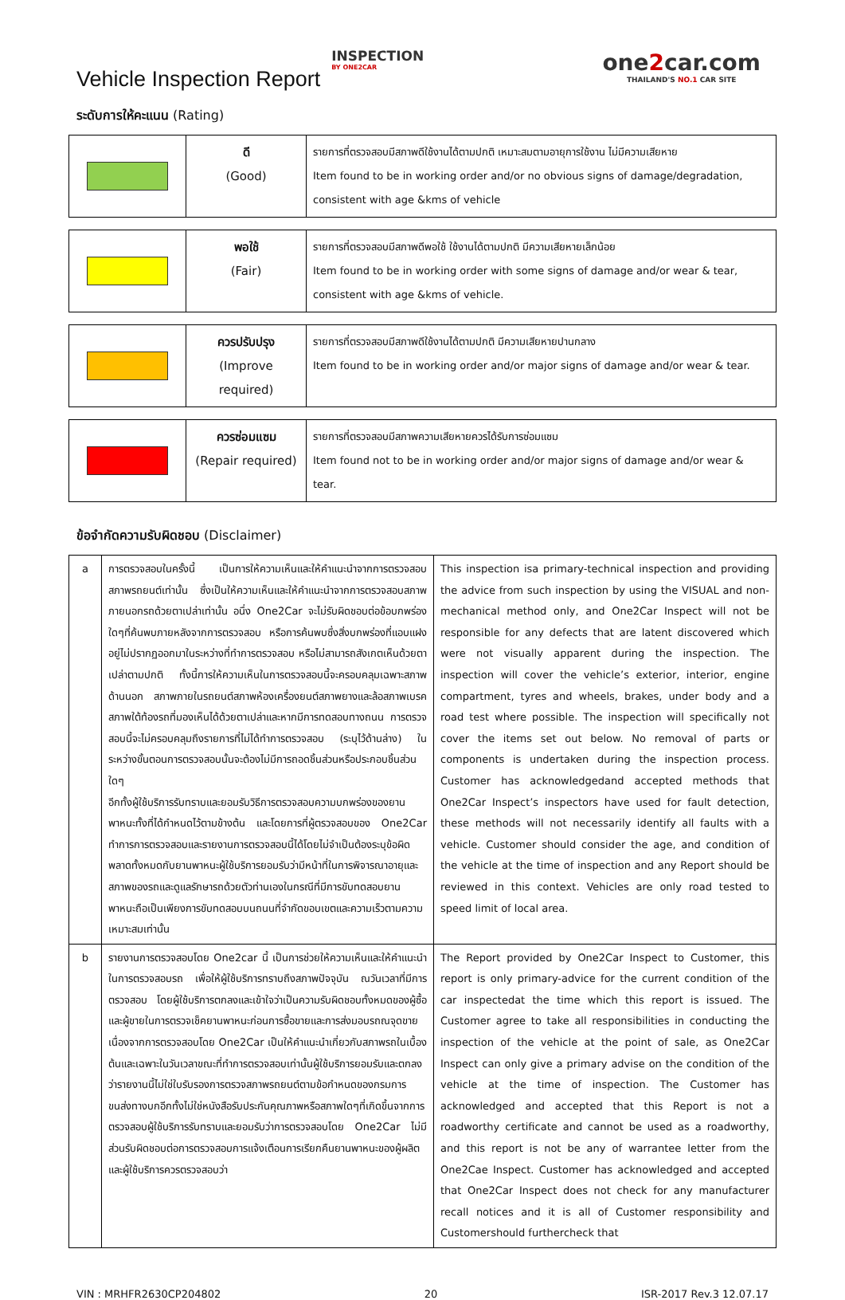Vehicle Inspection Report
INSPECTION
BY ONE2CAR
one2car.com
THAILAND'S NO.1 CAR SITE
ระดับการให้คะแนน (Rating)
| | ดี (Good) | รายการที่ตรวจสอบมีสภาพดีใช้งานได้ตามปกติ เหมาะสมตามอายุการใช้งาน ไม่มีความเสียหาย Item found to be in working order and/or no obvious signs of damage/degradation, consistent with age &kms of vehicle |
| | พอใช้ (Fair) | รายการที่ตรวจสอบมีสภาพดีพอใช้ ใช้งานได้ตามปกติ มีความเสียหายเล็กน้อย Item found to be in working order with some signs of damage and/or wear & tear, consistent with age &kms of vehicle. |
| | ควรปรับปรุง (Improve required) | รายการที่ตรวจสอบมีสภาพดีใช้งานได้ตามปกติ มีความเสียหายปานกลาง Item found to be in working order and/or major signs of damage and/or wear & tear. |
| | ควรซ่อมแซม (Repair required) | รายการที่ตรวจสอบมีสภาพความเสียหายควรได้รับการซ่อมแซม Item found not to be in working order and/or major signs of damage and/or wear & tear. |
ข้อจำกัดความรับผิดชอบ (Disclaimer)
| a | การตรวจสอบในครั้งนี้ เป็นการให้ความเห็นและให้คำแนะนำจากการตรวจสอบสภาพรถยนต์เท่านั้น ซึ่งเป็นให้ความเห็นและให้คำแนะนำจากการตรวจสอบสภาพภายนอกรถด้วยตาเปล่าเท่านั้น อนึ่ง One2Car จะไม่รับผิดชอบต่อข้อบกพร่องใดๆที่ค้นพบภายหลังจากการตรวจสอบ หรือการค้นพบซึ่งสิ่งบกพร่องที่แอบแฝงอยู่ไม่ปรากฏออกมาในระหว่างที่ทำการตรวจสอบ หรือไม่สามารถสังเกตเห็นด้วยตาเปล่าตามปกติ ทั้งนี้การให้ความเห็นในการตรวจสอบนี้จะครอบคลุมเฉพาะสภาพด้านนอก สภาพภายในรถยนต์สภาพห้องเครื่องยนต์สภาพยางและล้อสภาพเบรค สภาพใต้ท้องรถที่มองเห็นได้ด้วยตาเปล่าและหากมีการทดสอบทางถนน การตรวจสอบนี้จะไม่ครอบคลุมถึงรายการที่ไม่ได้ทำการตรวจสอบ (ระบุไว้ด้านล่าง) ในระหว่างขั้นตอนการตรวจสอบนั้นจะต้องไม่มีการถอดชิ้นส่วนหรือประกอบชิ้นส่วนใดๆ อีกทั้งผู้ใช้บริการรับทราบและยอมรับวิธีการตรวจสอบความบกพร่องของยานพาหนะทั้งที่ได้กำหนดไว้ตามข้างต้น และโดยการที่ผู้ตรวจสอบของ One2Car ทำการการตรวจสอบและรายงานการตรวจสอบนี้ได้โดยไม่จำเป็นต้องระบุข้อผิดพลาดทั้งหมดกับยานพาหนะผู้ใช้บริการยอมรับว่ามีหน้าที่ในการพิจารณาอายุและสภาพของรถและดูแลรักษารถด้วยตัวท่านเองในกรณีที่มีการขับทดสอบยานพาหนะถือเป็นเพียงการขับทดสอบบนถนนที่จำกัดขอบเขตและความเร็วตามความเหมาะสมเท่านั้น | This inspection isa primary-technical inspection and providing the advice from such inspection by using the VISUAL and non-mechanical method only, and One2Car Inspect will not be responsible for any defects that are latent discovered which were not visually apparent during the inspection. The inspection will cover the vehicle’s exterior, interior, engine compartment, tyres and wheels, brakes, under body and a road test where possible. The inspection will specifically not cover the items set out below. No removal of parts or components is undertaken during the inspection process. Customer has acknowledgedand accepted methods that One2Car Inspect’s inspectors have used for fault detection, these methods will not necessarily identify all faults with a vehicle. Customer should consider the age, and condition of the vehicle at the time of inspection and any Report should be reviewed in this context. Vehicles are only road tested to speed limit of local area. |
| b | รายงานการตรวจสอบโดย One2car นี้ เป็นการช่วยให้ความเห็นและให้คำแนะนำในการตรวจสอบรถ เพื่อให้ผู้ใช้บริการทราบถึงสภาพปัจจุบัน ณวันเวลาที่มีการตรวจสอบ โดยผู้ใช้บริการตกลงและเข้าใจว่าเป็นความรับผิดชอบทั้งหมดของผู้ซื้อและผู้ขายในการตรวจเช็คยานพาหนะก่อนการซื้อขายและการส่งมอบรถณจุดขาย เนื่องจากการตรวจสอบโดย One2Car เป็นให้คำแนะนำเกี่ยวกับสภาพรถในเบื้องต้นและเฉพาะในวันเวลาขณะที่ทำการตรวจสอบเท่านั้นผู้ใช้บริการยอมรับและตกลงว่ารายงานนี้ไม่ใช่ใบรับรองการตรวจสภาพรถยนต์ตามข้อกำหนดของกรมการขนส่งทางบกอีกทั้งไม่ใช่หนังสือรับประกันคุณภาพหรือสภาพใดๆที่เกิดขึ้นจากการตรวจสอบผู้ใช้บริการรับทราบและยอมรับว่าการตรวจสอบโดย One2Car ไม่มีส่วนรับผิดชอบต่อการตรวจสอบการแจ้งเตือนการเรียกคืนยานพาหนะของผู้ผลิตและผู้ใช้บริการควรตรวจสอบว่า | The Report provided by One2Car Inspect to Customer, this report is only primary-advice for the current condition of the car inspectedat the time which this report is issued. The Customer agree to take all responsibilities in conducting the inspection of the vehicle at the point of sale, as One2Car Inspect can only give a primary advise on the condition of the vehicle at the time of inspection. The Customer has acknowledged and accepted that this Report is not a roadworthy certificate and cannot be used as a roadworthy, and this report is not be any of warrantee letter from the One2Cae Inspect. Customer has acknowledged and accepted that One2Car Inspect does not check for any manufacturer recall notices and it is all of Customer responsibility and Customershould furthercheck that |
VIN : MRHFR2630CP204802 20 ISR-2017 Rev.3 12.07.17